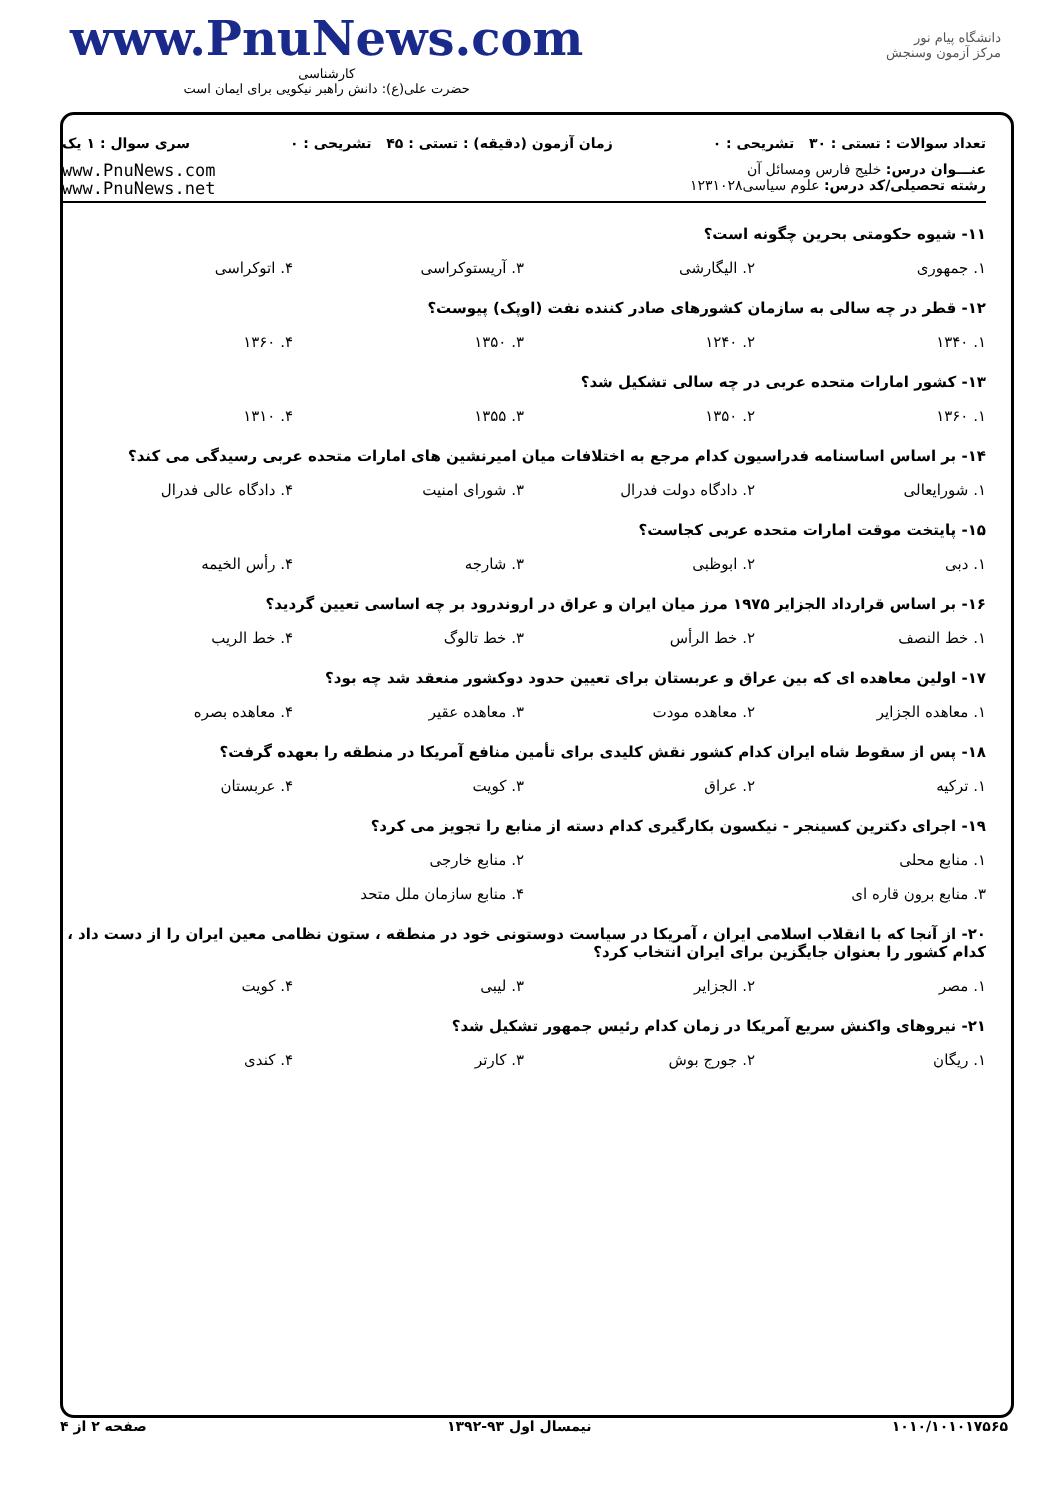دانشگاه پیام نور
مرکز آزمون وسنجش
www.PnuNews.com
کارشناسی
حضرت علی(ع): دانش راهبر نیکویی برای ایمان است
تعداد سوالات : تستی : ۳۰ تشریحی : ۰ زمان آزمون (دقیقه) : تستی : ۴۵ تشریحی : ۰ سری سوال : ۱ یک
عنـــوان درس: خلیج فارس ومسائل آن
رشته تحصیلی/کد درس: علوم سیاسی۱۲۳۱۰۲۸
www.PnuNews.com
www.PnuNews.net
۱۱- شیوه حکومتی بحرین چگونه است؟
۱. جمهوری ۲. الیگارشی ۳. آریستوکراسی ۴. اتوکراسی
۱۲- قطر در چه سالی به سازمان کشورهای صادر کننده نفت (اوپک) پیوست؟
۱. ۱۳۴۰ ۲. ۱۲۴۰ ۳. ۱۳۵۰ ۴. ۱۳۶۰
۱۳- کشور امارات متحده عربی در چه سالی تشکیل شد؟
۱. ۱۳۶۰ ۲. ۱۳۵۰ ۳. ۱۳۵۵ ۴. ۱۳۱۰
۱۴- بر اساس اساسنامه فدراسیون کدام مرجع به اختلافات میان امیرنشین های امارات متحده عربی رسیدگی می کند؟
۱. شورایعالی ۲. دادگاه دولت فدرال ۳. شورای امنیت ۴. دادگاه عالی فدرال
۱۵- پایتخت موقت امارات متحده عربی کجاست؟
۱. دبی ۲. ابوظبی ۳. شارجه ۴. رأس الخیمه
۱۶- بر اساس قرارداد الجزایر ۱۹۷۵ مرز میان ایران و عراق در اروندرود بر چه اساسی تعیین گردید؟
۱. خط النصف ۲. خط الرأس ۳. خط تالوگ ۴. خط الریب
۱۷- اولین معاهده ای که بین عراق و عربستان برای تعیین حدود دوکشور منعقد شد چه بود؟
۱. معاهده الجزایر ۲. معاهده مودت ۳. معاهده عقیر ۴. معاهده بصره
۱۸- پس از سقوط شاه ایران کدام کشور نقش کلیدی برای تأمین منافع آمریکا در منطقه را بعهده گرفت؟
۱. ترکیه ۲. عراق ۳. کویت ۴. عربستان
۱۹- اجرای دکترین کسینجر - نیکسون بکارگیری کدام دسته از منابع را تجویز می کرد؟
۱. منابع محلی ۲. منابع خارجی
۳. منابع برون قاره ای ۴. منابع سازمان ملل متحد
۲۰- از آنجا که با انقلاب اسلامی ایران ، آمریکا در سیاست دوستونی خود در منطقه ، ستون نظامی معین ایران را از دست داد ، کدام کشور را بعنوان جایگزین برای ایران انتخاب کرد؟
۱. مصر ۲. الجزایر ۳. لیبی ۴. کویت
۲۱- نیروهای واکنش سریع آمریکا در زمان کدام رئیس جمهور تشکیل شد؟
۱. ریگان ۲. جورج بوش ۳. کارتر ۴. کندی
۱۰۱۰/۱۰۱۰۱۷۵۶۵ نیمسال اول ۹۳-۱۳۹۲ صفحه ۲ از ۴